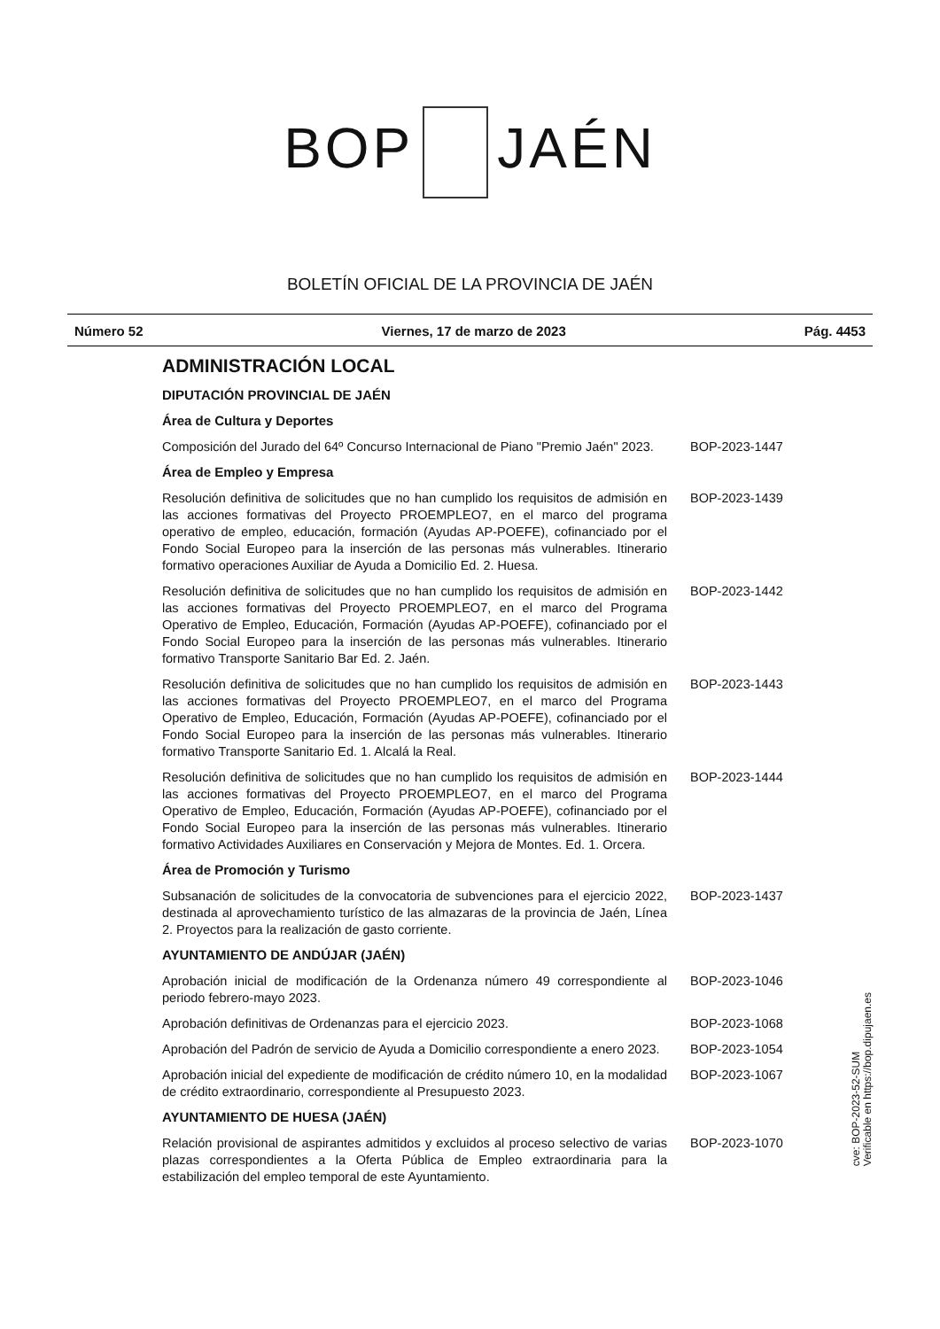BOP JAÉN
BOLETÍN OFICIAL DE LA PROVINCIA DE JAÉN
Número 52 Viernes, 17 de marzo de 2023 Pág. 4453
ADMINISTRACIÓN LOCAL
DIPUTACIÓN PROVINCIAL DE JAÉN
Área de Cultura y Deportes
Composición del Jurado del 64º Concurso Internacional de Piano "Premio Jaén" 2023.
BOP-2023-1447
Área de Empleo y Empresa
Resolución definitiva de solicitudes que no han cumplido los requisitos de admisión en las acciones formativas del Proyecto PROEMPLEO7, en el marco del programa operativo de empleo, educación, formación (Ayudas AP-POEFE), cofinanciado por el Fondo Social Europeo para la inserción de las personas más vulnerables. Itinerario formativo operaciones Auxiliar de Ayuda a Domicilio Ed. 2. Huesa.
BOP-2023-1439
Resolución definitiva de solicitudes que no han cumplido los requisitos de admisión en las acciones formativas del Proyecto PROEMPLEO7, en el marco del Programa Operativo de Empleo, Educación, Formación (Ayudas AP-POEFE), cofinanciado por el Fondo Social Europeo para la inserción de las personas más vulnerables. Itinerario formativo Transporte Sanitario Bar Ed. 2. Jaén.
BOP-2023-1442
Resolución definitiva de solicitudes que no han cumplido los requisitos de admisión en las acciones formativas del Proyecto PROEMPLEO7, en el marco del Programa Operativo de Empleo, Educación, Formación (Ayudas AP-POEFE), cofinanciado por el Fondo Social Europeo para la inserción de las personas más vulnerables. Itinerario formativo Transporte Sanitario Ed. 1. Alcalá la Real.
BOP-2023-1443
Resolución definitiva de solicitudes que no han cumplido los requisitos de admisión en las acciones formativas del Proyecto PROEMPLEO7, en el marco del Programa Operativo de Empleo, Educación, Formación (Ayudas AP-POEFE), cofinanciado por el Fondo Social Europeo para la inserción de las personas más vulnerables. Itinerario formativo Actividades Auxiliares en Conservación y Mejora de Montes. Ed. 1. Orcera.
BOP-2023-1444
Área de Promoción y Turismo
Subsanación de solicitudes de la convocatoria de subvenciones para el ejercicio 2022, destinada al aprovechamiento turístico de las almazaras de la provincia de Jaén, Línea 2. Proyectos para la realización de gasto corriente.
BOP-2023-1437
AYUNTAMIENTO DE ANDÚJAR (JAÉN)
Aprobación inicial de modificación de la Ordenanza número 49 correspondiente al periodo febrero-mayo 2023.
BOP-2023-1046
Aprobación definitivas de Ordenanzas para el ejercicio 2023. BOP-2023-1068
Aprobación del Padrón de servicio de Ayuda a Domicilio correspondiente a enero 2023.
BOP-2023-1054
Aprobación inicial del expediente de modificación de crédito número 10, en la modalidad de crédito extraordinario, correspondiente al Presupuesto 2023.
BOP-2023-1067
AYUNTAMIENTO DE HUESA (JAÉN)
Relación provisional de aspirantes admitidos y excluidos al proceso selectivo de varias plazas correspondientes a la Oferta Pública de Empleo extraordinaria para la estabilización del empleo temporal de este Ayuntamiento.
BOP-2023-1070
cve: BOP-2023-52-SUM
Verificable en https://bop.dipujaen.es